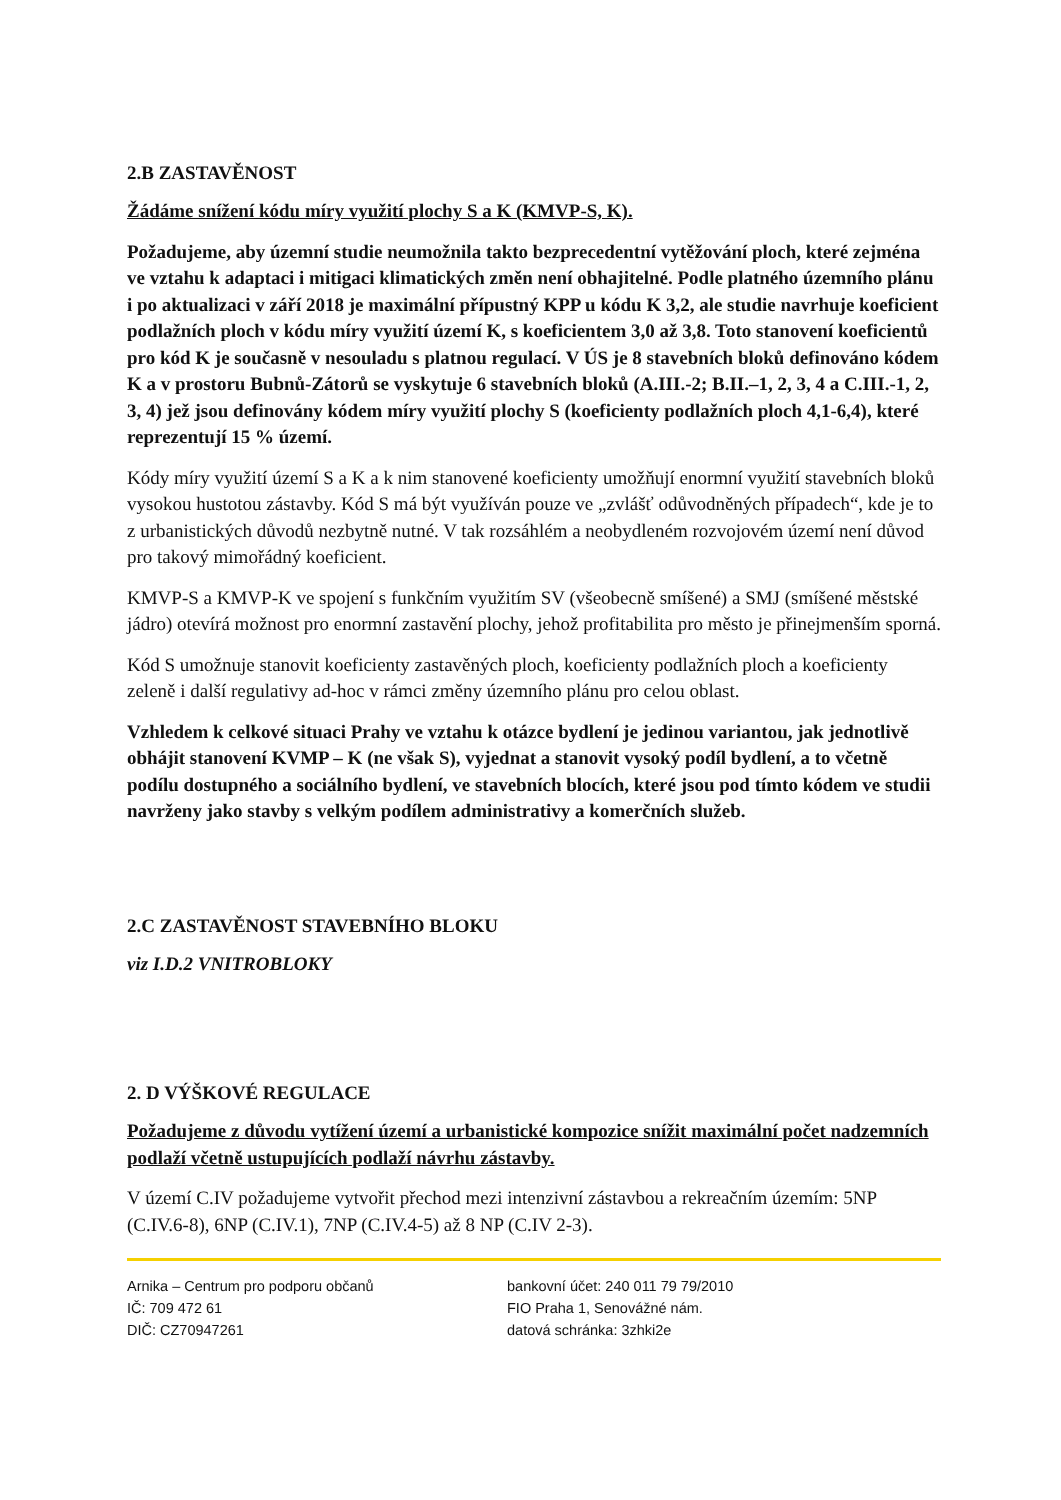2.B ZASTAVĚNOST
Žádáme snížení kódu míry využití plochy S a K (KMVP-S, K).
Požadujeme, aby územní studie neumožnila takto bezprecedentní vytěžování ploch, které zejména ve vztahu k adaptaci i mitigaci klimatických změn není obhajitelné. Podle platného územního plánu i po aktualizaci v září 2018 je maximální přípustný KPP u kódu K 3,2, ale studie navrhuje koeficient podlažních ploch v kódu míry využití území K, s koeficientem 3,0 až 3,8. Toto stanovení koeficientů pro kód K je současně v nesouladu s platnou regulací. V ÚS je 8 stavebních bloků definováno kódem K a v prostoru Bubnů-Zátorů se vyskytuje 6 stavebních bloků (A.III.-2; B.II.–1, 2, 3, 4 a C.III.-1, 2, 3, 4) jež jsou definovány kódem míry využití plochy S (koeficienty podlažních ploch 4,1-6,4), které reprezentují 15 % území.
Kódy míry využití území S a K a k nim stanovené koeficienty umožňují enormní využití stavebních bloků vysokou hustotou zástavby. Kód S má být využíván pouze ve „zvlášť odůvodněných případech“, kde je to z urbanistických důvodů nezbytně nutné. V tak rozsáhlém a neobydleném rozvojovém území není důvod pro takový mimořádný koeficient.
KMVP-S a KMVP-K ve spojení s funkčním využitím SV (všeobecně smíšené) a SMJ (smíšené městské jádro) otevírá možnost pro enormní zastavění plochy, jehož profitabilita pro město je přinejmenším sporná.
Kód S umožnuje stanovit koeficienty zastavěných ploch, koeficienty podlažních ploch a koeficienty zeleně i další regulativy ad-hoc v rámci změny územního plánu pro celou oblast.
Vzhledem k celkové situaci Prahy ve vztahu k otázce bydlení je jedinou variantou, jak jednotlivě obhájit stanovení KVMP – K (ne však S), vyjednat a stanovit vysoký podíl bydlení, a to včetně podílu dostupného a sociálního bydlení, ve stavebních blocích, které jsou pod tímto kódem ve studii navrženy jako stavby s velkým podílem administrativy a komerčních služeb.
2.C ZASTAVĚNOST STAVEBNÍHO BLOKU
viz I.D.2 VNITROBLOKY
2. D VÝŠKOVÉ REGULACE
Požadujeme z důvodu vytížení území a urbanistické kompozice snížit maximální počet nadzemních podlaží včetně ustupujících podlaží návrhu zástavby.
V území C.IV požadujeme vytvořit přechod mezi intenzivní zástavbou a rekreačním územím: 5NP (C.IV.6-8), 6NP (C.IV.1), 7NP (C.IV.4-5) až 8 NP (C.IV 2-3).
Arnika – Centrum pro podporu občanů
IČ: 709 472 61
DIČ: CZ70947261
bankovní účet: 240 011 79 79/2010
FIO Praha 1, Senovážné nám.
datová schránka: 3zhki2e